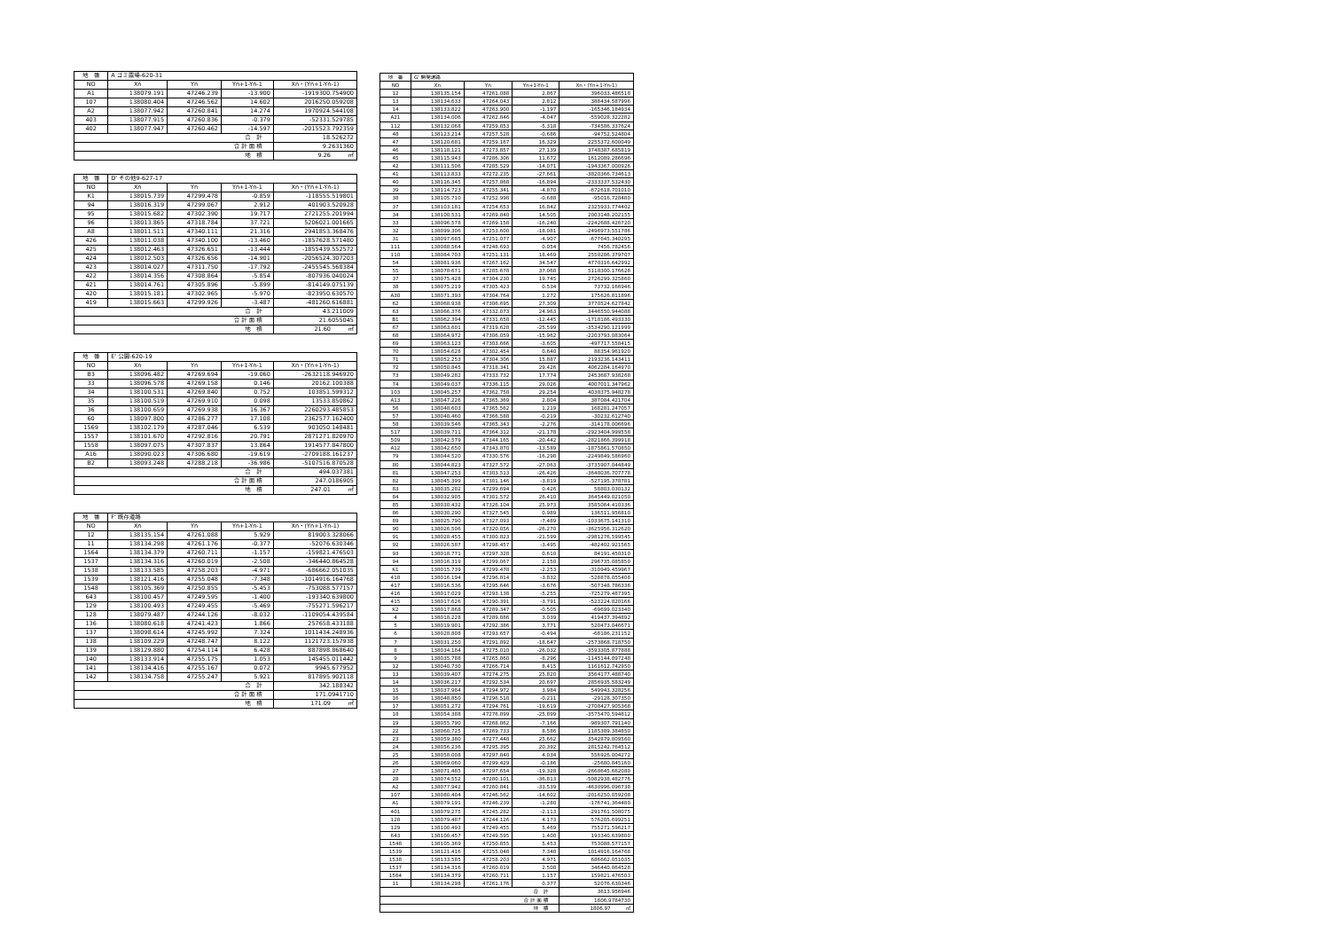| 地 番 | A ゴミ置場-620-31 | | | |
| NO | Xn | Yn | Yn+1-Yn-1 | Xn・(Yn+1-Yn-1) |
| A1 | 138079.191 | 47246.239 | -13.900 | -1919300.754900 |
| 107 | 138080.404 | 47246.562 | 14.602 | 2016250.059208 |
| A2 | 138077.942 | 47260.841 | 14.274 | 1970924.544108 |
| 403 | 138077.915 | 47260.836 | -0.379 | -52331.529785 |
| 402 | 138077.947 | 47260.462 | -14.597 | -2015523.792359 |
| 合 計 | | | | 18.526272 |
| 合 計 面 積 | | | | 9.2631360 |
| 地 積 | | | | 9.26 ㎡ |
| 地 番 | D' その他9-627-17 | | | |
| NO | Xn | Yn | Yn+1-Yn-1 | Xn・(Yn+1-Yn-1) |
| K1 | 138015.739 | 47299.478 | -0.859 | -118555.519801 |
| 94 | 138016.319 | 47299.067 | 2.912 | 401903.520928 |
| 95 | 138015.682 | 47302.390 | 19.717 | 2721255.201994 |
| 96 | 138013.865 | 47318.784 | 37.721 | 5206021.001665 |
| A8 | 138011.511 | 47340.111 | 21.316 | 2941853.368476 |
| 426 | 138011.038 | 47340.100 | -13.460 | -1857628.571480 |
| 425 | 138012.463 | 47326.651 | -13.444 | -1855439.552572 |
| 424 | 138012.503 | 47326.656 | -14.901 | -2056524.307203 |
| 423 | 138014.027 | 47311.750 | -17.792 | -2455545.568384 |
| 422 | 138014.356 | 47308.864 | -5.854 | -807936.040024 |
| 421 | 138014.761 | 47305.896 | -5.899 | -814149.075139 |
| 420 | 138015.181 | 47302.965 | -5.970 | -823950.630570 |
| 419 | 138015.663 | 47299.926 | -3.487 | -481260.616881 |
| 合 計 | | | | 43.211009 |
| 合 計 面 積 | | | | 21.6055045 |
| 地 積 | | | | 21.60 ㎡ |
| 地 番 | E' 公園-620-19 | | | |
| NO | Xn | Yn | Yn+1-Yn-1 | Xn・(Yn+1-Yn-1) |
| B3 | 138096.482 | 47269.694 | -19.060 | -2632118.946920 |
| 33 | 138096.578 | 47269.158 | 0.146 | 20162.100388 |
| 34 | 138100.531 | 47269.840 | 0.752 | 103851.599312 |
| 35 | 138100.519 | 47269.910 | 0.098 | 13533.850862 |
| 36 | 138100.659 | 47269.938 | 16.367 | 2260293.485853 |
| 60 | 138097.800 | 47286.277 | 17.108 | 2362577.162400 |
| 1569 | 138102.179 | 47287.046 | 6.539 | 903050.148481 |
| 1557 | 138101.670 | 47292.816 | 20.791 | 2871271.820970 |
| 1558 | 138097.075 | 47307.837 | 13.864 | 1914577.847800 |
| A16 | 138090.023 | 47306.680 | -19.619 | -2709188.161237 |
| B2 | 138093.248 | 47288.218 | -36.986 | -5107516.870528 |
| 合 計 | | | | 494.037381 |
| 合 計 面 積 | | | | 247.0186905 |
| 地 積 | | | | 247.01 ㎡ |
| 地 番 | F' 既存道路 | | | |
| NO | Xn | Yn | Yn+1-Yn-1 | Xn・(Yn+1-Yn-1) |
| 12 | 138135.154 | 47261.088 | 5.929 | 819003.328066 |
| 11 | 138134.298 | 47261.176 | -0.377 | -52076.630346 |
| 1564 | 138134.379 | 47260.711 | -1.157 | -159821.476503 |
| 1537 | 138134.316 | 47260.019 | -2.508 | -346440.864528 |
| 1538 | 138133.585 | 47258.203 | -4.971 | -686662.051035 |
| 1539 | 138121.416 | 47255.048 | -7.348 | -1014916.164768 |
| 1548 | 138105.369 | 47250.855 | -5.453 | -753088.577157 |
| 643 | 138100.457 | 47249.595 | -1.400 | -193340.639800 |
| 129 | 138100.493 | 47249.455 | -5.469 | -755271.596217 |
| 128 | 138079.487 | 47244.126 | -8.032 | -1109054.439584 |
| 136 | 138080.618 | 47241.423 | 1.866 | 257658.433188 |
| 137 | 138098.614 | 47245.992 | 7.324 | 1011434.248936 |
| 138 | 138109.229 | 47248.747 | 8.122 | 1121723.157938 |
| 139 | 138129.880 | 47254.114 | 6.428 | 887898.868640 |
| 140 | 138133.914 | 47255.175 | 1.053 | 145455.011442 |
| 141 | 138134.416 | 47255.167 | 0.072 | 9945.677952 |
| 142 | 138134.758 | 47255.247 | 5.921 | 817895.902118 |
| 合 計 | | | | 342.188342 |
| 合 計 面 積 | | | | 171.0941710 |
| 地 積 | | | | 171.09 ㎡ |
| 地 番 | G' 開発道路 | | | |
| NO | Xn | Yn | Yn+1-Yn-1 | Xn・(Yn+1-Yn-1) |
| 12 | 138135.154 | 47261.088 | 2.867 | 396033.486518 |
| 13 | 138134.633 | 47264.043 | 2.812 | 388434.587996 |
| 14 | 138133.822 | 47263.900 | -1.197 | -165346.184934 |
| A21 | 138134.006 | 47262.846 | -4.047 | -559028.322282 |
| 112 | 138132.068 | 47259.853 | -5.318 | -734586.337624 |
| 48 | 138123.214 | 47257.528 | -0.686 | -94752.524804 |
| 47 | 138120.681 | 47259.167 | 16.329 | 2255372.600049 |
| 46 | 138118.121 | 47273.857 | 27.139 | 3748387.685819 |
| 45 | 138115.943 | 47286.306 | 11.672 | 1612089.286696 |
| 42 | 138111.506 | 47285.529 | -14.071 | -1943367.000926 |
| 41 | 138113.833 | 47272.235 | -27.661 | -3820366.734613 |
| 40 | 138116.345 | 47257.868 | -16.894 | -2333337.532430 |
| 39 | 138114.723 | 47255.341 | -4.870 | -672618.701010 |
| 38 | 138105.710 | 47252.998 | -0.688 | -95016.728480 |
| 37 | 138103.181 | 47254.653 | 16.842 | 2325933.774402 |
| 34 | 138100.531 | 47269.840 | 14.505 | 2003148.202155 |
| 33 | 138096.578 | 47269.158 | -16.240 | -2242688.426720 |
| 32 | 138099.306 | 47253.600 | -18.081 | -2496973.551786 |
| 31 | 138097.685 | 47251.077 | -4.907 | -677645.340295 |
| 111 | 138088.564 | 47248.693 | 0.054 | 7456.782456 |
| 110 | 138084.703 | 47251.131 | 18.469 | 2550286.379707 |
| 54 | 138081.936 | 47267.162 | 34.547 | 4770316.642992 |
| 55 | 138078.671 | 47285.678 | 37.068 | 5118300.176628 |
| 37 | 138075.428 | 47304.230 | 19.745 | 2726299.325860 |
| 38 | 138075.219 | 47305.423 | 0.534 | 73732.166946 |
| A30 | 138071.393 | 47304.764 | 1.272 | 175626.811896 |
| 62 | 138068.938 | 47306.695 | 27.309 | 3770524.627842 |
| 63 | 138066.376 | 47332.073 | 24.963 | 3446550.944088 |
| B1 | 138062.394 | 47331.658 | -12.445 | -1718186.493330 |
| 67 | 138063.601 | 47319.628 | -25.599 | -3534290.121999 |
| 68 | 138064.972 | 47306.059 | -15.962 | -2203793.083064 |
| 69 | 138063.123 | 47303.666 | -3.605 | -497717.558415 |
| 70 | 138054.628 | 47302.454 | 0.640 | 88354.961920 |
| 71 | 138052.253 | 47304.306 | 15.887 | 2193236.143411 |
| 72 | 138050.845 | 47318.341 | 29.426 | 4062284.164970 |
| 73 | 138049.282 | 47333.732 | 17.774 | 2453687.938268 |
| 74 | 138049.037 | 47336.115 | 29.026 | 4007011.347962 |
| 103 | 138045.257 | 47362.758 | 29.254 | 4038375.948278 |
| A13 | 138047.226 | 47365.369 | 2.804 | 387084.421704 |
| 56 | 138048.603 | 47365.562 | 1.219 | 168281.247057 |
| 57 | 138048.460 | 47366.588 | -0.219 | -30232.612740 |
| 58 | 138039.546 | 47365.343 | -2.276 | -314178.006696 |
| 517 | 138039.711 | 47364.312 | -21.178 | -2923404.999558 |
| 509 | 138042.579 | 47344.165 | -20.442 | -2821866.399918 |
| A12 | 138042.650 | 47343.870 | -13.589 | -1875861.570850 |
| 79 | 138044.520 | 47330.576 | -16.298 | -2249849.586960 |
| 80 | 138044.823 | 47327.572 | -27.063 | -3735907.044849 |
| 81 | 138047.253 | 47303.513 | -26.426 | -3648036.707778 |
| 82 | 138045.399 | 47301.146 | -3.819 | -527195.378781 |
| 83 | 138035.282 | 47299.694 | 0.426 | 58803.030132 |
| 84 | 138032.905 | 47301.572 | 26.410 | 3645449.021050 |
| 85 | 138030.432 | 47326.104 | 25.973 | 3585064.410336 |
| 86 | 138030.290 | 47327.545 | 0.989 | 136511.956810 |
| 89 | 138025.790 | 47327.093 | -7.489 | -1033675.141310 |
| 90 | 138026.506 | 47320.056 | -26.270 | -3625956.312620 |
| 91 | 138028.455 | 47300.823 | -21.599 | -2981276.599545 |
| 92 | 138026.587 | 47298.457 | -3.495 | -482402.921565 |
| 93 | 138018.771 | 47297.328 | 0.610 | 84191.450310 |
| 94 | 138016.319 | 47299.067 | 2.150 | 296735.085850 |
| K1 | 138015.739 | 47299.478 | -2.253 | -310949.459967 |
| 418 | 138016.194 | 47296.814 | -3.832 | -528878.055408 |
| 417 | 138016.536 | 47295.646 | -3.676 | -507348.786336 |
| 416 | 138017.029 | 47293.138 | -5.255 | -725279.487395 |
| 415 | 138017.626 | 47290.391 | -3.791 | -523224.820166 |
| K2 | 138017.868 | 47289.347 | -0.505 | -69699.023340 |
| 4 | 138018.228 | 47289.886 | 3.039 | 419437.394892 |
| 5 | 138019.901 | 47292.386 | 3.771 | 520473.046671 |
| 6 | 138028.808 | 47293.657 | -0.494 | -68186.231152 |
| 7 | 138031.250 | 47291.892 | -18.647 | -2573868.718750 |
| 8 | 138034.184 | 47275.010 | -26.032 | -3593305.877888 |
| 9 | 138035.788 | 47265.860 | -8.296 | -1145144.897248 |
| 12 | 138040.730 | 47266.714 | 8.415 | 1161612.742950 |
| 13 | 138039.407 | 47274.275 | 25.820 | 3564177.488740 |
| 14 | 138036.217 | 47292.534 | 20.697 | 2856935.583249 |
| 15 | 138037.984 | 47294.972 | 3.984 | 549943.328256 |
| 16 | 138048.850 | 47296.518 | -0.211 | -29128.307350 |
| 17 | 138051.272 | 47294.761 | -19.619 | -2708427.905368 |
| 18 | 138054.388 | 47276.899 | -25.899 | -3575470.594812 |
| 19 | 138055.790 | 47268.862 | -7.166 | -989307.791140 |
| 22 | 138060.725 | 47269.733 | 8.586 | 1185389.384850 |
| 23 | 138059.380 | 47277.448 | 25.662 | 3542879.809560 |
| 24 | 138056.236 | 47295.395 | 20.392 | 2815242.764512 |
| 25 | 138058.008 | 47297.840 | 4.034 | 556926.004272 |
| 26 | 138069.060 | 47299.429 | -0.186 | -25680.845160 |
| 27 | 138071.485 | 47297.654 | -19.328 | -2668645.662080 |
| 28 | 138074.552 | 47280.101 | -36.813 | -5082938.482776 |
| A2 | 138077.942 | 47260.841 | -33.539 | -4630996.096738 |
| 107 | 138080.404 | 47246.562 | -14.602 | -2016250.059208 |
| A1 | 138079.191 | 47246.239 | -1.280 | -176741.364480 |
| 401 | 138079.275 | 47245.282 | -2.113 | -291761.508075 |
| 128 | 138079.487 | 47244.126 | 4.173 | 576205.699251 |
| 129 | 138100.493 | 47249.455 | 5.469 | 755271.596217 |
| 643 | 138100.457 | 47249.595 | 1.400 | 193340.639800 |
| 1548 | 138105.369 | 47250.855 | 5.453 | 753088.577157 |
| 1539 | 138121.416 | 47255.048 | 7.348 | 1014916.164768 |
| 1538 | 138133.585 | 47258.203 | 4.971 | 686662.051035 |
| 1537 | 138134.316 | 47260.019 | 2.508 | 346440.864528 |
| 1564 | 138134.379 | 47260.711 | 1.157 | 159821.476503 |
| 11 | 138134.298 | 47261.176 | 0.377 | 52076.630346 |
| 合 計 | | | | 3613.956946 |
| 合 計 面 積 | | | | 1806.9784730 |
| 地 積 | | | | 1806.97 ㎡ |